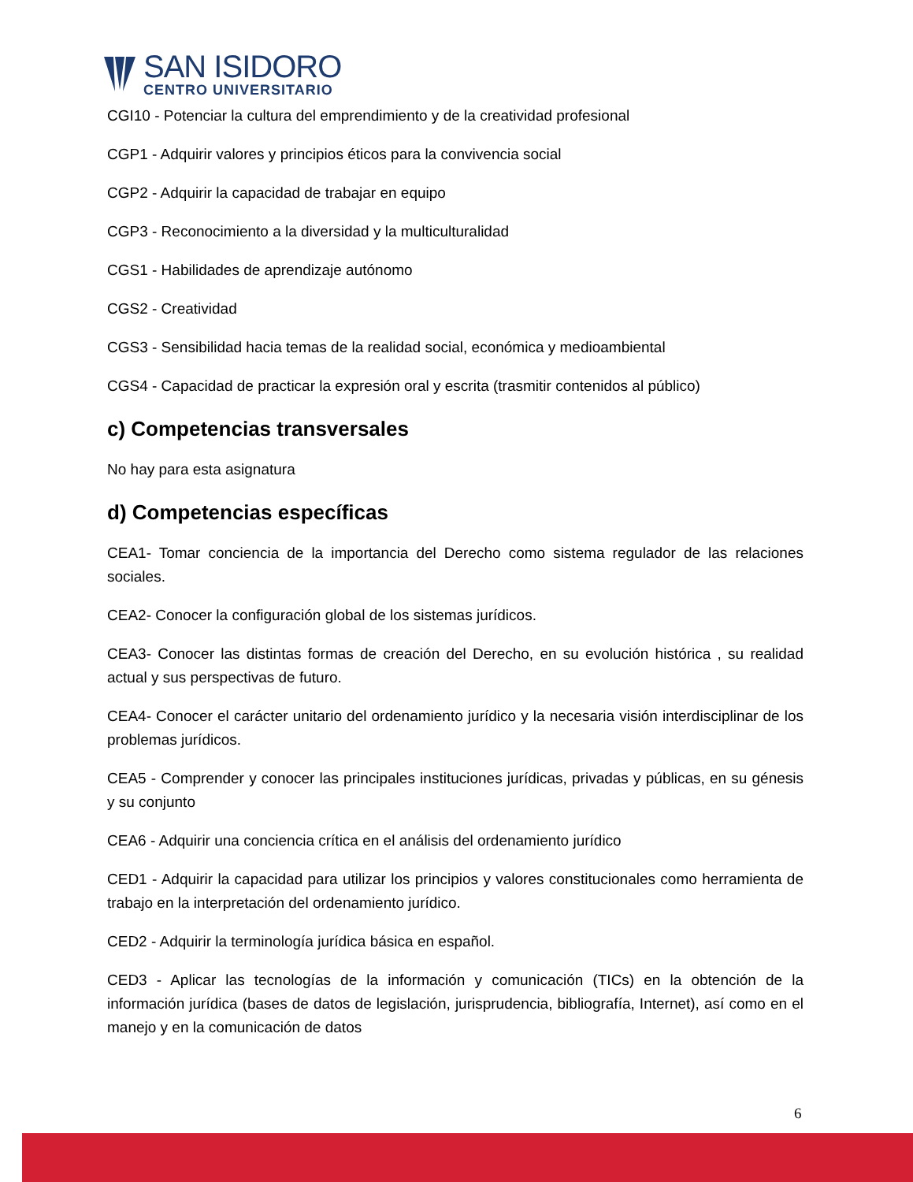SAN ISIDORO
CENTRO UNIVERSITARIO
CGI10 - Potenciar la cultura del emprendimiento y de la creatividad profesional
CGP1 - Adquirir valores y principios éticos para la convivencia social
CGP2 - Adquirir la capacidad de trabajar en equipo
CGP3 - Reconocimiento a la diversidad y la multiculturalidad
CGS1 - Habilidades de aprendizaje autónomo
CGS2 - Creatividad
CGS3 - Sensibilidad hacia temas de la realidad social, económica y medioambiental
CGS4 - Capacidad de practicar la expresión oral y escrita (trasmitir contenidos al público)
c) Competencias transversales
No hay para esta asignatura
d) Competencias específicas
CEA1- Tomar conciencia de la importancia del Derecho como sistema regulador de las relaciones sociales.
CEA2- Conocer la configuración global de los sistemas jurídicos.
CEA3- Conocer las distintas formas de creación del Derecho, en su evolución histórica , su realidad actual y sus perspectivas de futuro.
CEA4- Conocer el carácter unitario del ordenamiento jurídico y la necesaria visión interdisciplinar de los problemas jurídicos.
CEA5 - Comprender y conocer las principales instituciones jurídicas, privadas y públicas, en su génesis y su conjunto
CEA6 - Adquirir una conciencia crítica en el análisis del ordenamiento jurídico
CED1 - Adquirir la capacidad para utilizar los principios y valores constitucionales como herramienta de trabajo en la interpretación del ordenamiento jurídico.
CED2 - Adquirir la terminología jurídica básica en español.
CED3 - Aplicar las tecnologías de la información y comunicación (TICs) en la obtención de la información jurídica (bases de datos de legislación, jurisprudencia, bibliografía, Internet), así como en el manejo y en la comunicación de datos
6